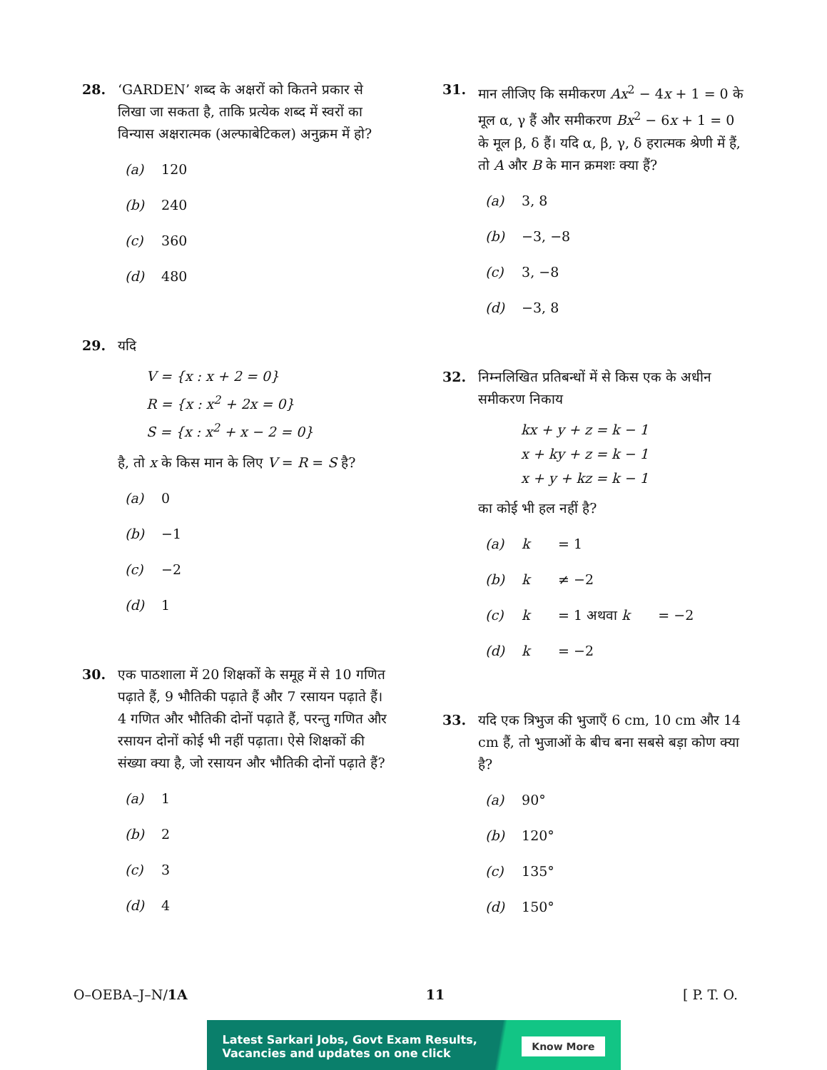28. ‘GARDEN’ शब्द के अक्षरों को कितने प्रकार से लिखा जा सकता है, ताकि प्रत्येक शब्द में स्वरों का विन्यास अक्षरात्मक (अल्फाबेटिकल) अनुक्रम में हो?
(a) 120
(b) 240
(c) 360
(d) 480
29. यदि
V = {x : x + 2 = 0}
R = {x : x<sup>2</sup> + 2x = 0}
S = {x : x<sup>2</sup> + x − 2 = 0}
है, तो x के किस मान के लिए V = R = S है?
(a) 0
(b) −1
(c) −2
(d) 1
30. एक पाठशाला में 20 शिक्षकों के समूह में से 10 गणित पढ़ाते हैं, 9 भौतिकी पढ़ाते हैं और 7 रसायन पढ़ाते हैं। 4 गणित और भौतिकी दोनों पढ़ाते हैं, परन्तु गणित और रसायन दोनों कोई भी नहीं पढ़ाता। ऐसे शिक्षकों की संख्या क्या है, जो रसायन और भौतिकी दोनों पढ़ाते हैं?
(a) 1
(b) 2
(c) 3
(d) 4
31. मान लीजिए कि समीकरण Ax<sup>2</sup> − 4x + 1 = 0 के मूल α, γ हैं और समीकरण Bx<sup>2</sup> − 6x + 1 = 0 के मूल β, δ हैं। यदि α, β, γ, δ हरात्मक श्रेणी में हैं, तो A और B के मान क्रमशः क्या हैं?
(a) 3, 8
(b) −3, −8
(c) 3, −8
(d) −3, 8
32. निम्नलिखित प्रतिबन्धों में से किस एक के अधीन समीकरण निकाय
kx + y + z = k − 1
x + ky + z = k − 1
x + y + kz = k − 1
का कोई भी हल नहीं है?
(a) k = 1
(b) k ≠ −2
(c) k = 1 अथवा k = −2
(d) k = −2
33. यदि एक त्रिभुज की भुजाएँ 6 cm, 10 cm और 14 cm हैं, तो भुजाओं के बीच बना सबसे बड़ा कोण क्या है?
(a) 90°
(b) 120°
(c) 135°
(d) 150°
O–OEBA–J–N/1A 11 [ P. T. O.
Latest Sarkari Jobs, Govt Exam Results,
Vacancies and updates on one click Know More